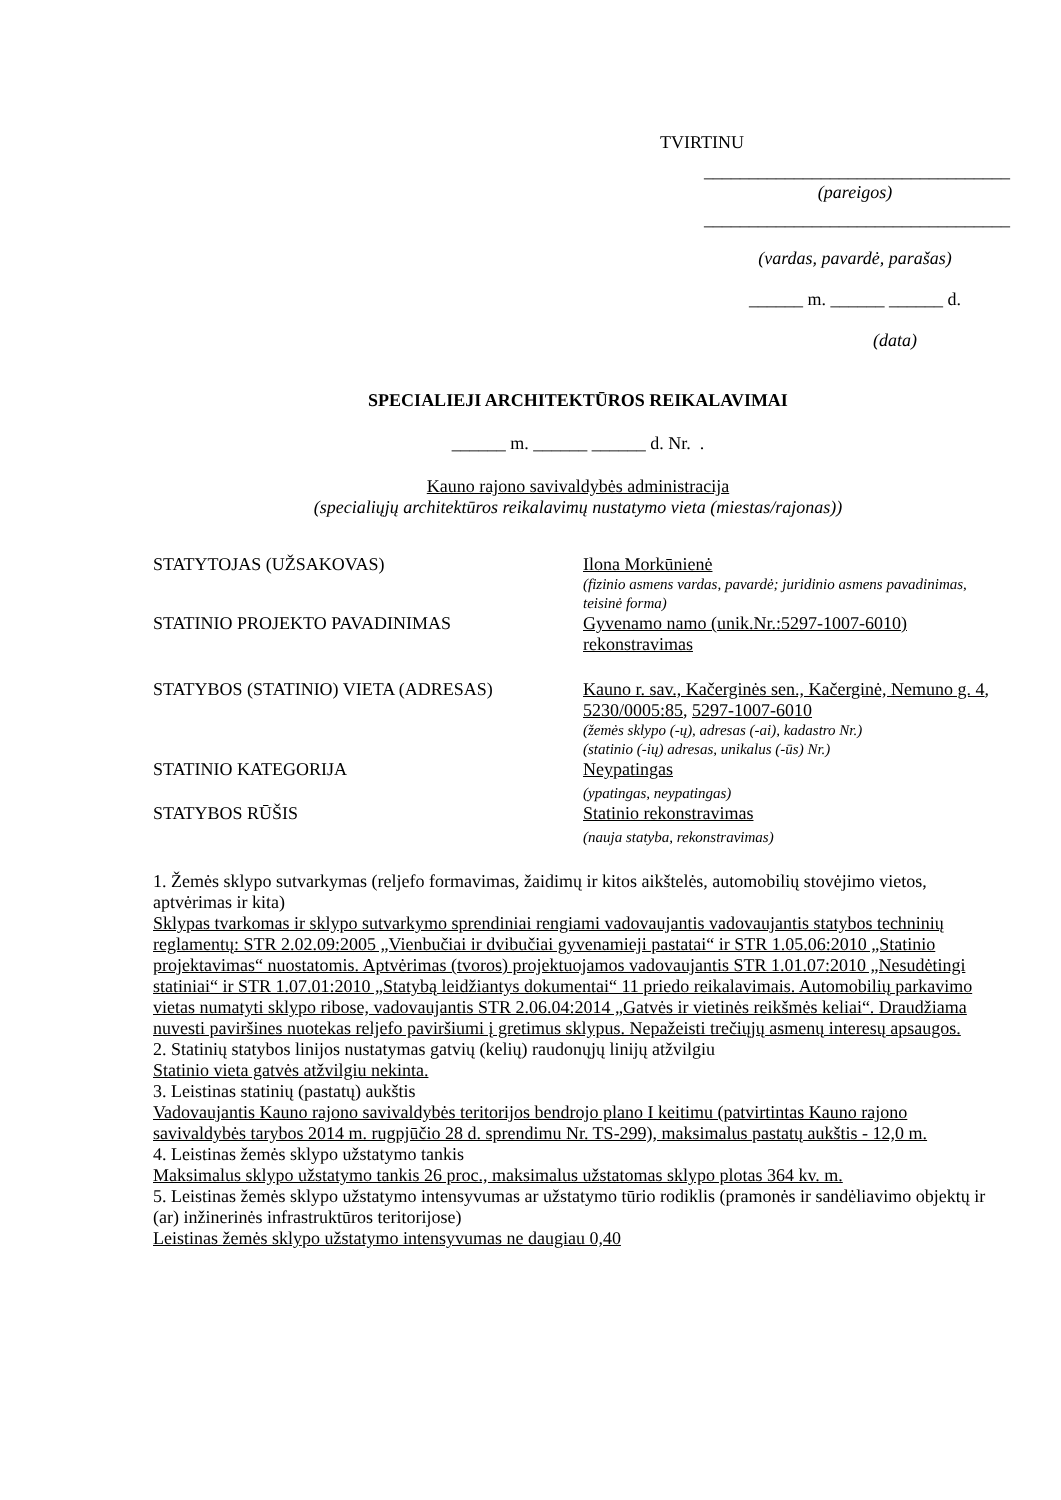TVIRTINU
__________________________________
(pareigos)
__________________________________
(vardas, pavardė, parašas)
______ m. ______ ______ d.
(data)
SPECIALIEJI ARCHITEKTŪROS REIKALAVIMAI
______ m. ______ ______ d. Nr. .
Kauno rajono savivaldybės administracija
(specialiųjų architektūros reikalavimų nustatymo vieta (miestas/rajonas))
STATYTOJAS (UŽSAKOVAS) Ilona Morkūnienė
(fizinio asmens vardas, pavardė; juridinio asmens pavadinimas, teisinė forma)
STATINIO PROJEKTO PAVADINIMAS Gyvenamo namo (unik.Nr.:5297-1007-6010) rekonstravimas
STATYBOS (STATINIO) VIETA (ADRESAS) Kauno r. sav., Kačerginės sen., Kačerginė, Nemuno g. 4, 5230/0005:85, 5297-1007-6010
(žemės sklypo (-ų), adresas (-ai), kadastro Nr.)
(statinio (-ių) adresas, unikalus (-ūs) Nr.)
STATINIO KATEGORIJA Neypatingas
(ypatingas, neypatingas)
STATYBOS RŪŠIS Statinio rekonstravimas
(nauja statyba, rekonstravimas)
1. Žemės sklypo sutvarkymas (reljefo formavimas, žaidimų ir kitos aikštelės, automobilių stovėjimo vietos, aptvėrimas ir kita)
Sklypas tvarkomas ir sklypo sutvarkymo sprendiniai rengiami vadovaujantis vadovaujantis statybos techninių reglamentų: STR 2.02.09:2005 „Vienbučiai ir dvibučiai gyvenamieji pastatai“ ir STR 1.05.06:2010 „Statinio projektavimas“ nuostatomis. Aptvėrimas (tvoros) projektuojamos vadovaujantis STR 1.01.07:2010 „Nesudėtingi statiniai“ ir STR 1.07.01:2010 „Statybą leidžiantys dokumentai“ 11 priedo reikalavimais. Automobilių parkavimo vietas numatyti sklypo ribose, vadovaujantis STR 2.06.04:2014 „Gatvės ir vietinės reikšmės keliai“. Draudžiama nuvesti paviršines nuotekas reljefo paviršiumi į gretimus sklypus. Nepažeisti trečiųjų asmenų interesų apsaugos.
2. Statinių statybos linijos nustatymas gatvių (kelių) raudonųjų linijų atžvilgiu
Statinio vieta gatvės atžvilgiu nekinta.
3. Leistinas statinių (pastatų) aukštis
Vadovaujantis Kauno rajono savivaldybės teritorijos bendrojo plano I keitimu (patvirtintas Kauno rajono savivaldybės tarybos 2014 m. rugpjūčio 28 d. sprendimu Nr. TS-299), maksimalus pastatų aukštis - 12,0 m.
4. Leistinas žemės sklypo užstatymo tankis
Maksimalus sklypo užstatymo tankis 26 proc., maksimalus užstatomas sklypo plotas 364 kv. m.
5. Leistinas žemės sklypo užstatymo intensyvumas ar užstatymo tūrio rodiklis (pramonės ir sandėliavimo objektų ir (ar) inžinerinės infrastruktūros teritorijose)
Leistinas žemės sklypo užstatymo intensyvumas ne daugiau 0,40